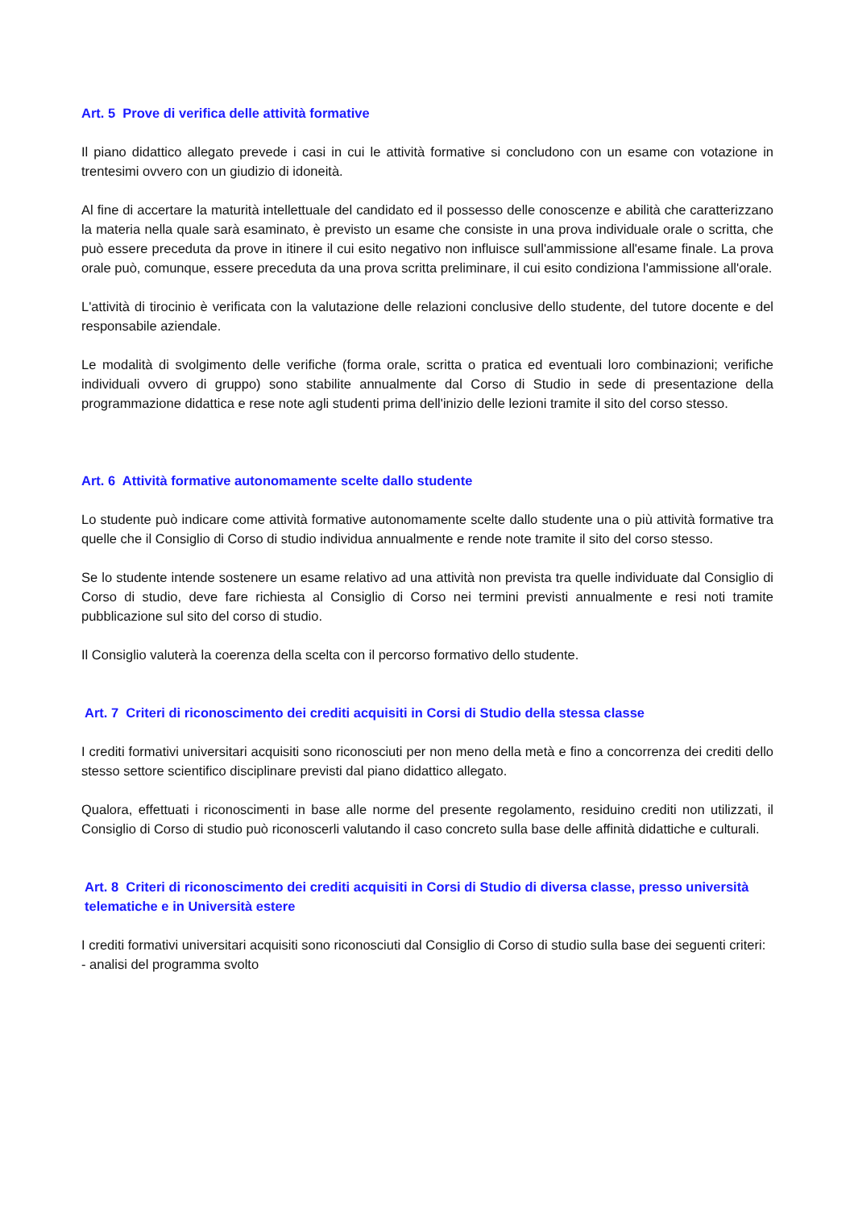Art. 5 Prove di verifica delle attività formative
Il piano didattico allegato prevede i casi in cui le attività formative si concludono con un esame con votazione in trentesimi ovvero con un giudizio di idoneità.
Al fine di accertare la maturità intellettuale del candidato ed il possesso delle conoscenze e abilità che caratterizzano la materia nella quale sarà esaminato, è previsto un esame che consiste in una prova individuale orale o scritta, che può essere preceduta da prove in itinere il cui esito negativo non influisce sull'ammissione all'esame finale. La prova orale può, comunque, essere preceduta da una prova scritta preliminare, il cui esito condiziona l'ammissione all'orale.
L'attività di tirocinio è verificata con la valutazione delle relazioni conclusive dello studente, del tutore docente e del responsabile aziendale.
Le modalità di svolgimento delle verifiche (forma orale, scritta o pratica ed eventuali loro combinazioni; verifiche individuali ovvero di gruppo) sono stabilite annualmente dal Corso di Studio in sede di presentazione della programmazione didattica e rese note agli studenti prima dell'inizio delle lezioni tramite il sito del corso stesso.
Art. 6 Attività formative autonomamente scelte dallo studente
Lo studente può indicare come attività formative autonomamente scelte dallo studente una o più attività formative tra quelle che il Consiglio di Corso di studio individua annualmente e rende note tramite il sito del corso stesso.
Se lo studente intende sostenere un esame relativo ad una attività non prevista tra quelle individuate dal Consiglio di Corso di studio, deve fare richiesta al Consiglio di Corso nei termini previsti annualmente e resi noti tramite pubblicazione sul sito del corso di studio.
Il Consiglio valuterà la coerenza della scelta con il percorso formativo dello studente.
Art. 7 Criteri di riconoscimento dei crediti acquisiti in Corsi di Studio della stessa classe
I crediti formativi universitari acquisiti sono riconosciuti per non meno della metà e fino a concorrenza dei crediti dello stesso settore scientifico disciplinare previsti dal piano didattico allegato.
Qualora, effettuati i riconoscimenti in base alle norme del presente regolamento, residuino crediti non utilizzati, il Consiglio di Corso di studio può riconoscerli valutando il caso concreto sulla base delle affinità didattiche e culturali.
Art. 8 Criteri di riconoscimento dei crediti acquisiti in Corsi di Studio di diversa classe, presso università telematiche e in Università estere
I crediti formativi universitari acquisiti sono riconosciuti dal Consiglio di Corso di studio sulla base dei seguenti criteri:
- analisi del programma svolto